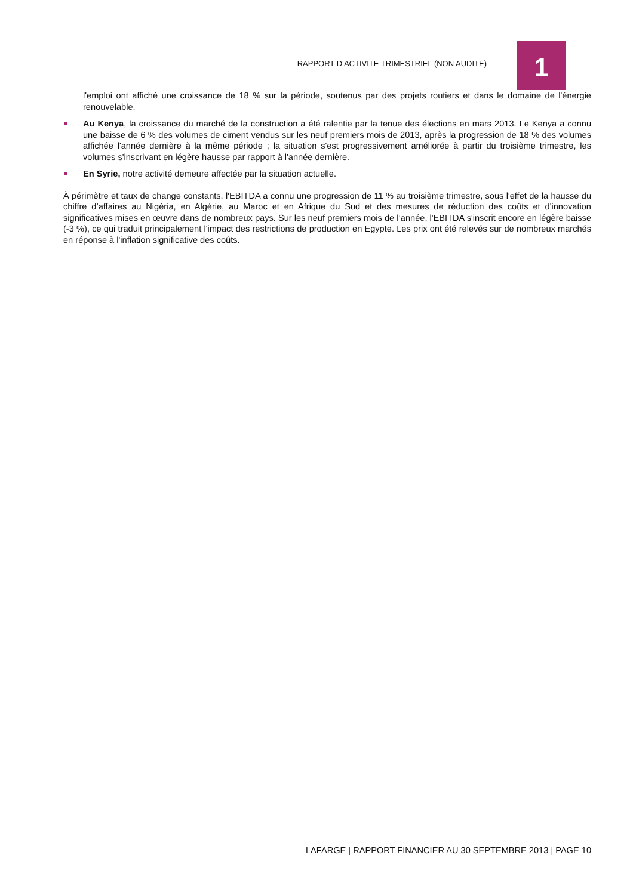RAPPORT D’ACTIVITE TRIMESTRIEL (NON AUDITE) 1
l'emploi ont affiché une croissance de 18 % sur la période, soutenus par des projets routiers et dans le domaine de l'énergie renouvelable.
Au Kenya, la croissance du marché de la construction a été ralentie par la tenue des élections en mars 2013. Le Kenya a connu une baisse de 6 % des volumes de ciment vendus sur les neuf premiers mois de 2013, après la progression de 18 % des volumes affichée l'année dernière à la même période ; la situation s'est progressivement améliorée à partir du troisième trimestre, les volumes s'inscrivant en légère hausse par rapport à l'année dernière.
En Syrie, notre activité demeure affectée par la situation actuelle.
À périmètre et taux de change constants, l'EBITDA a connu une progression de 11 % au troisième trimestre, sous l'effet de la hausse du chiffre d’affaires au Nigéria, en Algérie, au Maroc et en Afrique du Sud et des mesures de réduction des coûts et d'innovation significatives mises en œuvre dans de nombreux pays. Sur les neuf premiers mois de l’année, l'EBITDA s'inscrit encore en légère baisse (-3 %), ce qui traduit principalement l'impact des restrictions de production en Egypte. Les prix ont été relevés sur de nombreux marchés en réponse à l'inflation significative des coûts.
LAFARGE | RAPPORT FINANCIER AU 30 SEPTEMBRE 2013 | PAGE 10